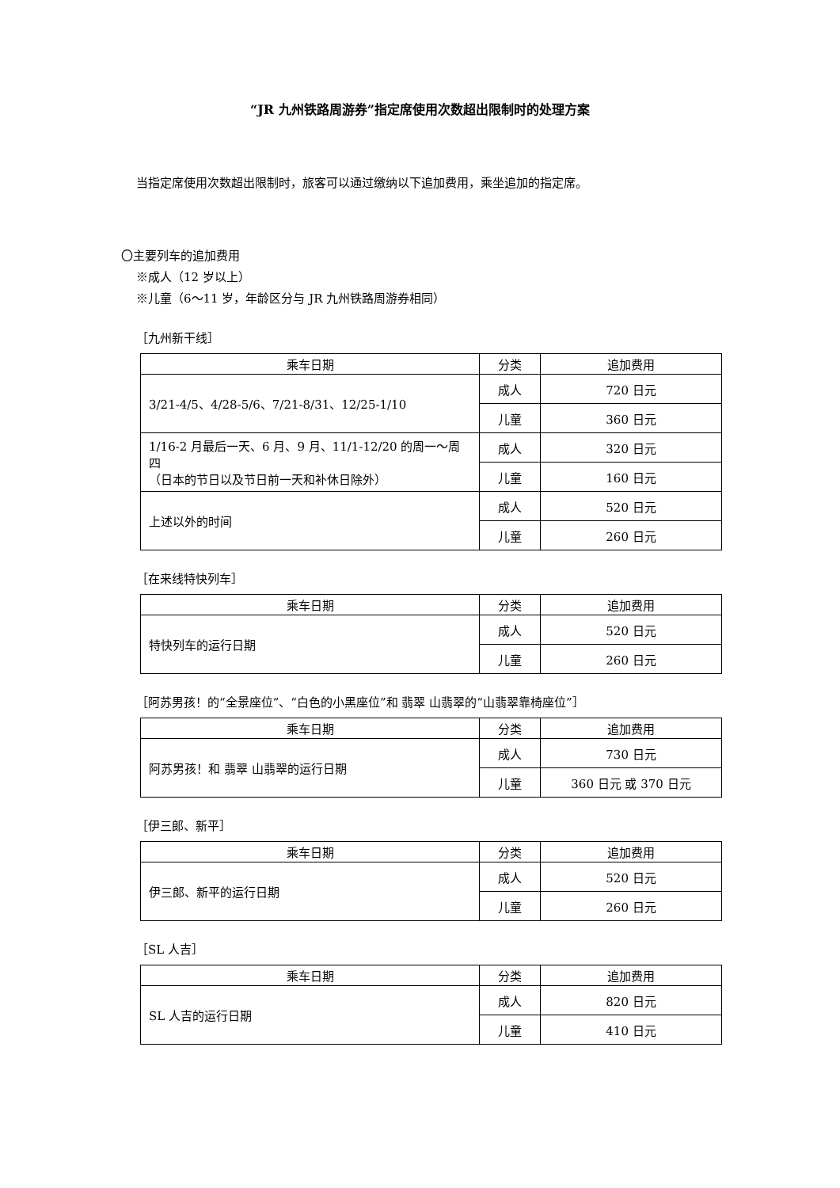“JR 九州铁路周游券”指定席使用次数超出限制时的处理方案
当指定席使用次数超出限制时，旅客可以通过缴纳以下追加费用，乘坐追加的指定席。
〇主要列车的追加费用
※成人（12 岁以上）
※儿童（6～11 岁，年龄区分与 JR 九州铁路周游券相同）
［九州新干线］
| 乘车日期 | 分类 | 追加费用 |
| --- | --- | --- |
| 3/21-4/5、4/28-5/6、7/21-8/31、12/25-1/10 | 成人 | 720 日元 |
| | 儿童 | 360 日元 |
| 1/16-2 月最后一天、6 月、9 月、11/1-12/20 的周一～周四 （日本的节日以及节日前一天和补休日除外） | 成人 | 320 日元 |
| | 儿童 | 160 日元 |
| 上述以外的时间 | 成人 | 520 日元 |
| | 儿童 | 260 日元 |
［在来线特快列车］
| 乘车日期 | 分类 | 追加费用 |
| --- | --- | --- |
| 特快列车的运行日期 | 成人 | 520 日元 |
| | 儿童 | 260 日元 |
［阿苏男孩！的“全景座位”、“白色的小黑座位”和 翡翠 山翡翠的“山翡翠靠椅座位”］
| 乘车日期 | 分类 | 追加费用 |
| --- | --- | --- |
| 阿苏男孩！和 翡翠 山翡翠的运行日期 | 成人 | 730 日元 |
| | 儿童 | 360 日元 或 370 日元 |
［伊三郎、新平］
| 乘车日期 | 分类 | 追加费用 |
| --- | --- | --- |
| 伊三郎、新平的运行日期 | 成人 | 520 日元 |
| | 儿童 | 260 日元 |
［SL 人吉］
| 乘车日期 | 分类 | 追加费用 |
| --- | --- | --- |
| SL 人吉的运行日期 | 成人 | 820 日元 |
| | 儿童 | 410 日元 |